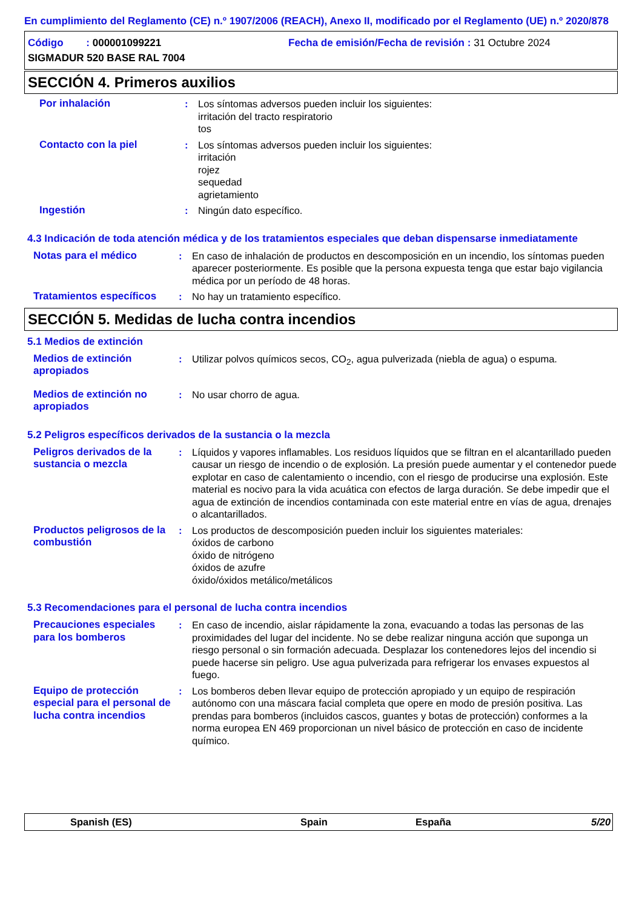En cumplimiento del Reglamento (CE) n.º 1907/2006 (REACH), Anexo II, modificado por el Reglamento (UE) n.º 2020/878
Código : 000001099221
Fecha de emisión/Fecha de revisión : 31 Octubre 2024
SIGMADUR 520 BASE RAL 7004
SECCIÓN 4. Primeros auxilios
Por inhalación : Los síntomas adversos pueden incluir los siguientes:
irritación del tracto respiratorio
tos
Contacto con la piel : Los síntomas adversos pueden incluir los siguientes:
irritación
rojez
sequedad
agrietamiento
Ingestión : Ningún dato específico.
4.3 Indicación de toda atención médica y de los tratamientos especiales que deban dispensarse inmediatamente
Notas para el médico : En caso de inhalación de productos en descomposición en un incendio, los síntomas pueden aparecer posteriormente. Es posible que la persona expuesta tenga que estar bajo vigilancia médica por un período de 48 horas.
Tratamientos específicos
: No hay un tratamiento específico.
SECCIÓN 5. Medidas de lucha contra incendios
5.1 Medios de extinción
Medios de extinción apropiados
: Utilizar polvos químicos secos, CO<sub>2</sub>, agua pulverizada (niebla de agua) o espuma.
Medios de extinción no apropiados
: No usar chorro de agua.
5.2 Peligros específicos derivados de la sustancia o la mezcla
Peligros derivados de la sustancia o mezcla
: Líquidos y vapores inflamables. Los residuos líquidos que se filtran en el alcantarillado pueden causar un riesgo de incendio o de explosión. La presión puede aumentar y el contenedor puede explotar en caso de calentamiento o incendio, con el riesgo de producirse una explosión. Este material es nocivo para la vida acuática con efectos de larga duración. Se debe impedir que el agua de extinción de incendios contaminada con este material entre en vías de agua, drenajes o alcantarillados.
Productos peligrosos de la combustión
: Los productos de descomposición pueden incluir los siguientes materiales:
óxidos de carbono
óxido de nitrógeno
óxidos de azufre
óxido/óxidos metálico/metálicos
5.3 Recomendaciones para el personal de lucha contra incendios
Precauciones especiales para los bomberos
: En caso de incendio, aislar rápidamente la zona, evacuando a todas las personas de las proximidades del lugar del incidente. No se debe realizar ninguna acción que suponga un riesgo personal o sin formación adecuada. Desplazar los contenedores lejos del incendio si puede hacerse sin peligro. Use agua pulverizada para refrigerar los envases expuestos al fuego.
Equipo de protección especial para el personal de lucha contra incendios
: Los bomberos deben llevar equipo de protección apropiado y un equipo de respiración autónomo con una máscara facial completa que opere en modo de presión positiva. Las prendas para bomberos (incluidos cascos, guantes y botas de protección) conformes a la norma europea EN 469 proporcionan un nivel básico de protección en caso de incidente químico.
Spanish (ES) Spain España 5/20